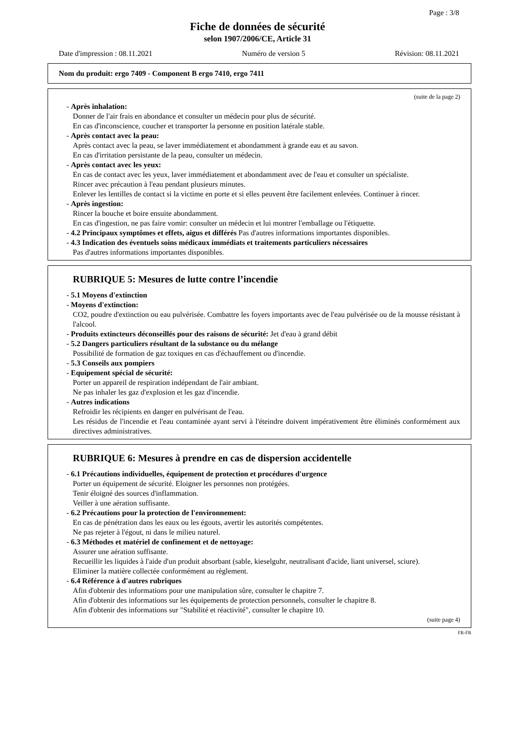Page : 3/8
Fiche de données de sécurité
selon 1907/2006/CE, Article 31
Date d'impression : 08.11.2021 Numéro de version 5 Révision: 08.11.2021
Nom du produit: ergo 7409 - Component B ergo 7410, ergo 7411
(suite de la page 2)
- Après inhalation:
Donner de l'air frais en abondance et consulter un médecin pour plus de sécurité.
En cas d'inconscience, coucher et transporter la personne en position latérale stable.
- Après contact avec la peau:
Après contact avec la peau, se laver immédiatement et abondamment à grande eau et au savon.
En cas d'irritation persistante de la peau, consulter un médecin.
- Après contact avec les yeux:
En cas de contact avec les yeux, laver immédiatement et abondamment avec de l'eau et consulter un spécialiste.
Rincer avec précaution à l'eau pendant plusieurs minutes.
Enlever les lentilles de contact si la victime en porte et si elles peuvent être facilement enlevées. Continuer à rincer.
- Après ingestion:
Rincer la bouche et boire ensuite abondamment.
En cas d'ingestion, ne pas faire vomir: consulter un médecin et lui montrer l'emballage ou l'étiquette.
- 4.2 Principaux symptômes et effets, aigus et différés Pas d'autres informations importantes disponibles.
- 4.3 Indication des éventuels soins médicaux immédiats et traitements particuliers nécessaires
Pas d'autres informations importantes disponibles.
RUBRIQUE 5: Mesures de lutte contre l’incendie
- 5.1 Moyens d'extinction
- Moyens d'extinction:
CO2, poudre d'extinction ou eau pulvérisée. Combattre les foyers importants avec de l'eau pulvérisée ou de la mousse résistant à l'alcool.
- Produits extincteurs déconseillés pour des raisons de sécurité: Jet d'eau à grand débit
- 5.2 Dangers particuliers résultant de la substance ou du mélange
Possibilité de formation de gaz toxiques en cas d'échauffement ou d'incendie.
- 5.3 Conseils aux pompiers
- Equipement spécial de sécurité:
Porter un appareil de respiration indépendant de l'air ambiant.
Ne pas inhaler les gaz d'explosion et les gaz d'incendie.
- Autres indications
Refroidir les récipients en danger en pulvérisant de l'eau.
Les résidus de l'incendie et l'eau contaminée ayant servi à l'éteindre doivent impérativement être éliminés conformément aux directives administratives.
RUBRIQUE 6: Mesures à prendre en cas de dispersion accidentelle
- 6.1 Précautions individuelles, équipement de protection et procédures d'urgence
Porter un équipement de sécurité. Eloigner les personnes non protégées.
Tenir éloigné des sources d'inflammation.
Veiller à une aération suffisante.
- 6.2 Précautions pour la protection de l'environnement:
En cas de pénétration dans les eaux ou les égouts, avertir les autorités compétentes.
Ne pas rejeter à l'égout, ni dans le milieu naturel.
- 6.3 Méthodes et matériel de confinement et de nettoyage:
Assurer une aération suffisante.
Recueillir les liquides à l'aide d'un produit absorbant (sable, kieselguhr, neutralisant d'acide, liant universel, sciure).
Eliminer la matière collectée conformément au règlement.
- 6.4 Référence à d'autres rubriques
Afin d'obtenir des informations pour une manipulation sûre, consulter le chapitre 7.
Afin d'obtenir des informations sur les équipements de protection personnels, consulter le chapitre 8.
Afin d'obtenir des informations sur "Stabilité et réactivité", consulter le chapitre 10.
(suite page 4)
FR-FR